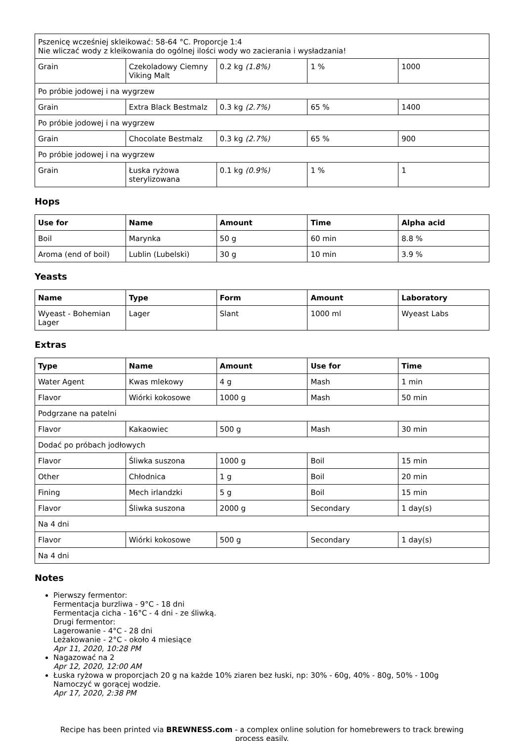| Pszenicę wcześniej skleikować: 58-64 °C. Proporcje 1:4 Nie wliczać wody z kleikowania do ogólnej ilości wody wo zacierania i wysładzania! | | | | |
| Grain | Czekoladowy Ciemny Viking Malt | 0.2 kg (1.8%) | 1 % | 1000 |
| Po próbie jodowej i na wygrzew | | | | |
| Grain | Extra Black Bestmalz | 0.3 kg (2.7%) | 65 % | 1400 |
| Po próbie jodowej i na wygrzew | | | | |
| Grain | Chocolate Bestmalz | 0.3 kg (2.7%) | 65 % | 900 |
| Po próbie jodowej i na wygrzew | | | | |
| Grain | Łuska ryżowa sterylizowana | 0.1 kg (0.9%) | 1 % | 1 |
Hops
| Use for | Name | Amount | Time | Alpha acid |
| --- | --- | --- | --- | --- |
| Boil | Marynka | 50 g | 60 min | 8.8 % |
| Aroma (end of boil) | Lublin (Lubelski) | 30 g | 10 min | 3.9 % |
Yeasts
| Name | Type | Form | Amount | Laboratory |
| --- | --- | --- | --- | --- |
| Wyeast - Bohemian Lager | Lager | Slant | 1000 ml | Wyeast Labs |
Extras
| Type | Name | Amount | Use for | Time |
| --- | --- | --- | --- | --- |
| Water Agent | Kwas mlekowy | 4 g | Mash | 1 min |
| Flavor | Wiórki kokosowe | 1000 g | Mash | 50 min |
| Podgrzane na patelni | | | | |
| Flavor | Kakaowiec | 500 g | Mash | 30 min |
| Dodać po próbach jodłowych | | | | |
| Flavor | Śliwka suszona | 1000 g | Boil | 15 min |
| Other | Chłodnica | 1 g | Boil | 20 min |
| Fining | Mech irlandzki | 5 g | Boil | 15 min |
| Flavor | Śliwka suszona | 2000 g | Secondary | 1 day(s) |
| Na 4 dni | | | | |
| Flavor | Wiórki kokosowe | 500 g | Secondary | 1 day(s) |
| Na 4 dni | | | | |
Notes
Pierwszy fermentor:
Fermentacja burzliwa - 9°C - 18 dni
Fermentacja cicha - 16°C - 4 dni - ze śliwką.
Drugi fermentor:
Lagerowanie - 4°C - 28 dni
Leżakowanie - 2°C - około 4 miesiące
Apr 11, 2020, 10:28 PM
Nagazować na 2
Apr 12, 2020, 12:00 AM
Łuska ryżowa w proporcjach 20 g na każde 10% ziaren bez łuski, np: 30% - 60g, 40% - 80g, 50% - 100g
Namoczyć w gorącej wodzie.
Apr 17, 2020, 2:38 PM
Recipe has been printed via BREWNESS.com - a complex online solution for homebrewers to track brewing
process easily.